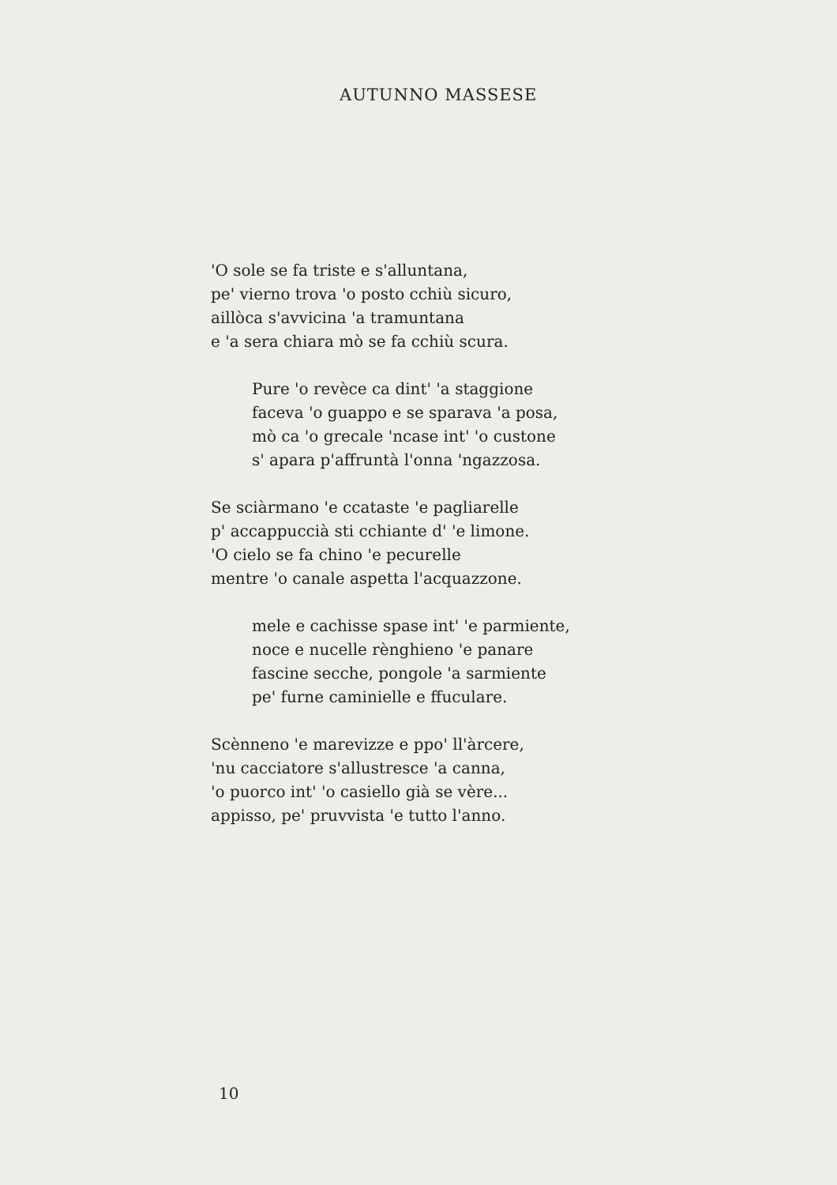AUTUNNO MASSESE
'O sole se fa triste e s'alluntana,
pe' vierno trova 'o posto cchiù sicuro,
aillòca s'avvicina 'a tramuntana
e 'a sera chiara mò se fa cchiù scura.
Pure 'o revèce ca dint' 'a staggione
faceva 'o guappo e se sparava 'a posa,
mò ca 'o grecale 'ncase int' 'o custone
s' apara p'affruntà l'onna 'ngazzosa.
Se sciàrmano 'e ccataste 'e pagliarelle
p' accappuccià sti cchiante d' 'e limone.
'O cielo se fa chino 'e pecurelle
mentre 'o canale aspetta l'acquazzone.
mele e cachisse spase int' 'e parmiente,
noce e nucelle rènghieno 'e panare
fascine secche, pongole 'a sarmiente
pe' furne caminielle e ffuculare.
Scènneno 'e marevizze e ppo' ll'àrcere,
'nu cacciatore s'allustresce 'a canna,
'o puorco int' 'o casiello già se vère...
appisso, pe' pruvvista 'e tutto l'anno.
10